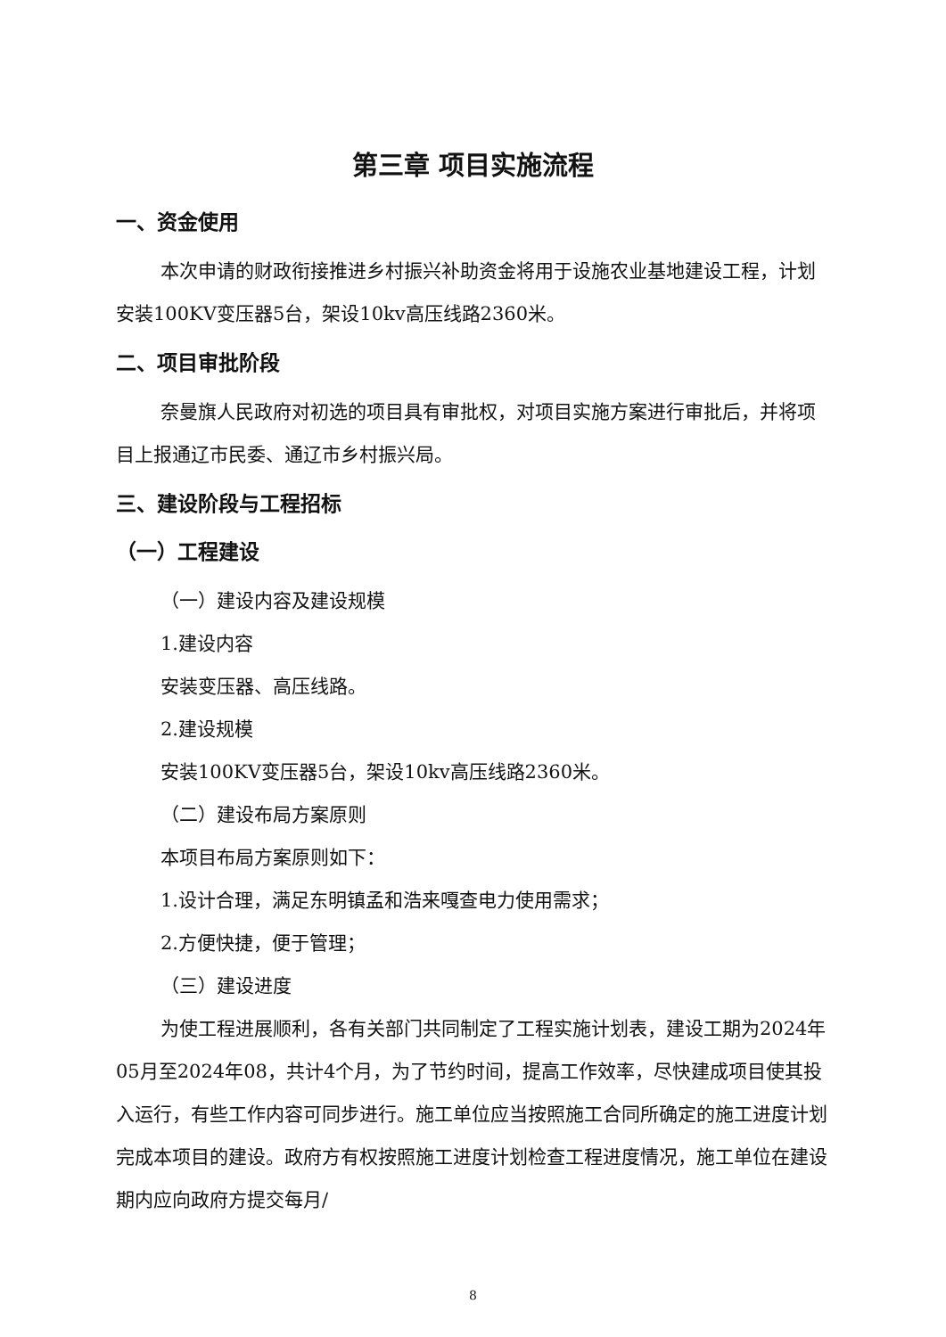第三章 项目实施流程
一、资金使用
本次申请的财政衔接推进乡村振兴补助资金将用于设施农业基地建设工程，计划安装100KV变压器5台，架设10kv高压线路2360米。
二、项目审批阶段
奈曼旗人民政府对初选的项目具有审批权，对项目实施方案进行审批后，并将项目上报通辽市民委、通辽市乡村振兴局。
三、建设阶段与工程招标
（一）工程建设
（一）建设内容及建设规模
1.建设内容
安装变压器、高压线路。
2.建设规模
安装100KV变压器5台，架设10kv高压线路2360米。
（二）建设布局方案原则
本项目布局方案原则如下：
1.设计合理，满足东明镇孟和浩来嘎查电力使用需求；
2.方便快捷，便于管理；
（三）建设进度
为使工程进展顺利，各有关部门共同制定了工程实施计划表，建设工期为2024年05月至2024年08，共计4个月，为了节约时间，提高工作效率，尽快建成项目使其投入运行，有些工作内容可同步进行。施工单位应当按照施工合同所确定的施工进度计划完成本项目的建设。政府方有权按照施工进度计划检查工程进度情况，施工单位在建设期内应向政府方提交每月/
8